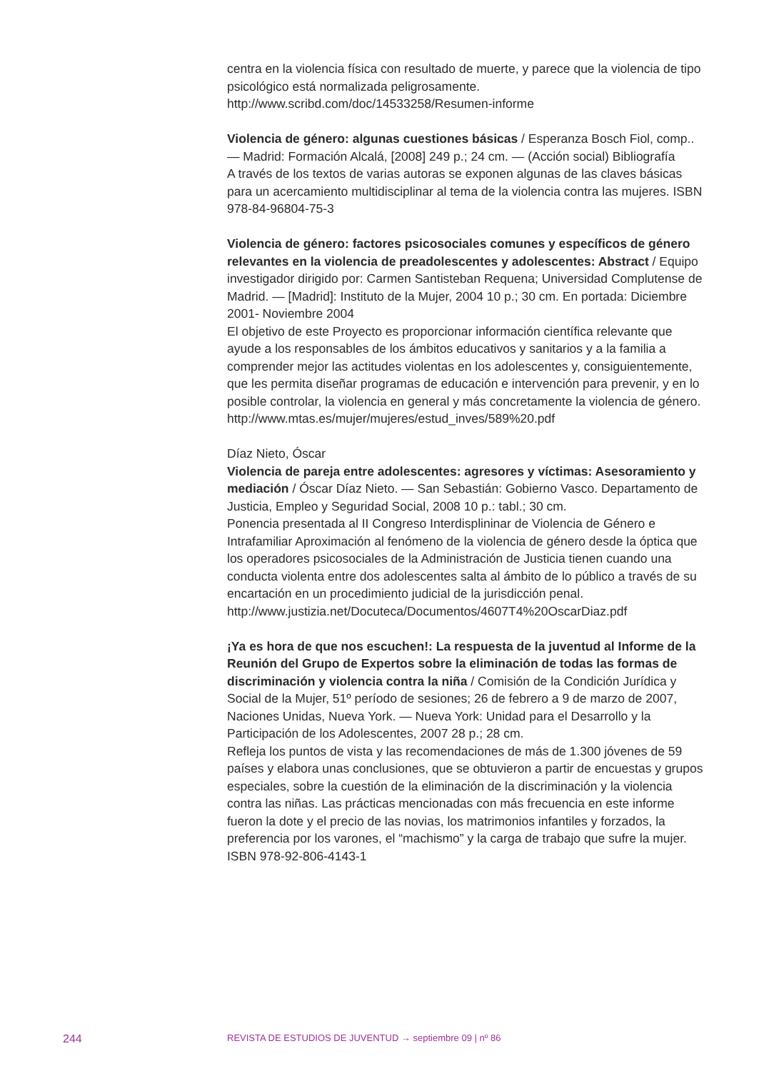centra en la violencia física con resultado de muerte, y parece que la violencia de tipo psicológico está normalizada peligrosamente.
http://www.scribd.com/doc/14533258/Resumen-informe
Violencia de género: algunas cuestiones básicas / Esperanza Bosch Fiol, comp.. — Madrid: Formación Alcalá, [2008] 249 p.; 24 cm. — (Acción social) Bibliografía
A través de los textos de varias autoras se exponen algunas de las claves básicas para un acercamiento multidisciplinar al tema de la violencia contra las mujeres. ISBN 978-84-96804-75-3
Violencia de género: factores psicosociales comunes y específicos de género relevantes en la violencia de preadolescentes y adolescentes: Abstract / Equipo investigador dirigido por: Carmen Santisteban Requena; Universidad Complutense de Madrid. — [Madrid]: Instituto de la Mujer, 2004 10 p.; 30 cm. En portada: Diciembre 2001- Noviembre 2004
El objetivo de este Proyecto es proporcionar información científica relevante que ayude a los responsables de los ámbitos educativos y sanitarios y a la familia a comprender mejor las actitudes violentas en los adolescentes y, consiguientemente, que les permita diseñar programas de educación e intervención para prevenir, y en lo posible controlar, la violencia en general y más concretamente la violencia de género.
http://www.mtas.es/mujer/mujeres/estud_inves/589%20.pdf
Díaz Nieto, Óscar
Violencia de pareja entre adolescentes: agresores y víctimas: Asesoramiento y mediación / Óscar Díaz Nieto. — San Sebastián: Gobierno Vasco. Departamento de Justicia, Empleo y Seguridad Social, 2008 10 p.: tabl.; 30 cm.
Ponencia presentada al II Congreso Interdisplininar de Violencia de Género e Intrafamiliar Aproximación al fenómeno de la violencia de género desde la óptica que los operadores psicosociales de la Administración de Justicia tienen cuando una conducta violenta entre dos adolescentes salta al ámbito de lo público a través de su encartación en un procedimiento judicial de la jurisdicción penal.
http://www.justizia.net/Docuteca/Documentos/4607T4%20OscarDiaz.pdf
¡Ya es hora de que nos escuchen!: La respuesta de la juventud al Informe de la Reunión del Grupo de Expertos sobre la eliminación de todas las formas de discriminación y violencia contra la niña / Comisión de la Condición Jurídica y Social de la Mujer, 51º período de sesiones; 26 de febrero a 9 de marzo de 2007, Naciones Unidas, Nueva York. — Nueva York: Unidad para el Desarrollo y la Participación de los Adolescentes, 2007 28 p.; 28 cm.
Refleja los puntos de vista y las recomendaciones de más de 1.300 jóvenes de 59 países y elabora unas conclusiones, que se obtuvieron a partir de encuestas y grupos especiales, sobre la cuestión de la eliminación de la discriminación y la violencia contra las niñas. Las prácticas mencionadas con más frecuencia en este informe fueron la dote y el precio de las novias, los matrimonios infantiles y forzados, la preferencia por los varones, el “machismo” y la carga de trabajo que sufre la mujer. ISBN 978-92-806-4143-1
244 REVISTA DE ESTUDIOS DE JUVENTUD → septiembre 09 | nº 86